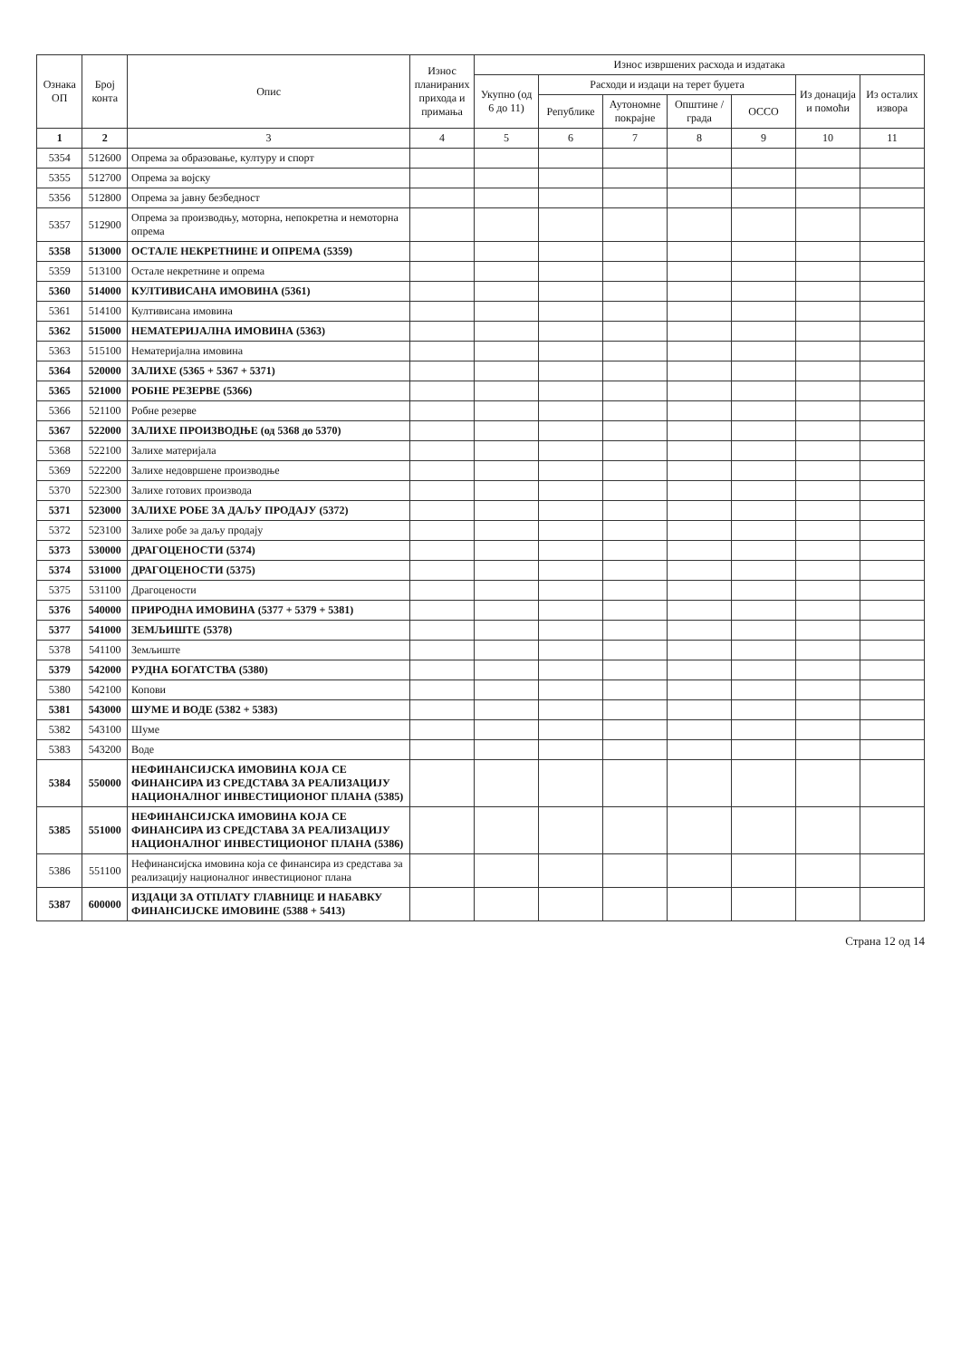| Ознака ОП | Број конта | Опис | Износ планираних прихода и примања | Износ извршених расхода и издатака | | | | | | |
| --- | --- | --- | --- | --- | --- | --- | --- | --- | --- | --- |
| | | | | Укупно (од 6 до 11) | Расходи и издаци на терет буџета | | | | Из донација и помоћи | Из осталих извора |
| | | | | | Републике | Аутономне покрајне | Општине / града | ОССО | | |
| 1 | 2 | 3 | 4 | 5 | 6 | 7 | 8 | 9 | 10 | 11 |
| 5354 | 512600 | Опрема за образовање, културу и спорт | | | | | | | | |
| 5355 | 512700 | Опрема за војску | | | | | | | | |
| 5356 | 512800 | Опрема за јавну безбедност | | | | | | | | |
| 5357 | 512900 | Опрема за производњу, моторна, непокретна и немоторна опрема | | | | | | | | |
| 5358 | 513000 | ОСТАЛЕ НЕКРЕТНИНЕ И ОПРЕМА (5359) | | | | | | | | |
| 5359 | 513100 | Остале некретнине и опрема | | | | | | | | |
| 5360 | 514000 | КУЛТИВИСАНА ИМОВИНА (5361) | | | | | | | | |
| 5361 | 514100 | Култивисана имовина | | | | | | | | |
| 5362 | 515000 | НЕМАТЕРИЈАЛНА ИМОВИНА (5363) | | | | | | | | |
| 5363 | 515100 | Нематеријална имовина | | | | | | | | |
| 5364 | 520000 | ЗАЛИХЕ (5365 + 5367 + 5371) | | | | | | | | |
| 5365 | 521000 | РОБНЕ РЕЗЕРВЕ (5366) | | | | | | | | |
| 5366 | 521100 | Робне резерве | | | | | | | | |
| 5367 | 522000 | ЗАЛИХЕ ПРОИЗВОДЊЕ (од 5368 до 5370) | | | | | | | | |
| 5368 | 522100 | Залихе материјала | | | | | | | | |
| 5369 | 522200 | Залихе недовршене производње | | | | | | | | |
| 5370 | 522300 | Залихе готових производа | | | | | | | | |
| 5371 | 523000 | ЗАЛИХЕ РОБЕ ЗА ДАЉУ ПРОДАЈУ (5372) | | | | | | | | |
| 5372 | 523100 | Залихе робе за даљу продају | | | | | | | | |
| 5373 | 530000 | ДРАГОЦЕНОСТИ (5374) | | | | | | | | |
| 5374 | 531000 | ДРАГОЦЕНОСТИ (5375) | | | | | | | | |
| 5375 | 531100 | Драгоцености | | | | | | | | |
| 5376 | 540000 | ПРИРОДНА ИМОВИНА (5377 + 5379 + 5381) | | | | | | | | |
| 5377 | 541000 | ЗЕМЉИШТЕ (5378) | | | | | | | | |
| 5378 | 541100 | Земљиште | | | | | | | | |
| 5379 | 542000 | РУДНА БОГАТСТВА (5380) | | | | | | | | |
| 5380 | 542100 | Копови | | | | | | | | |
| 5381 | 543000 | ШУМЕ И ВОДЕ (5382 + 5383) | | | | | | | | |
| 5382 | 543100 | Шуме | | | | | | | | |
| 5383 | 543200 | Воде | | | | | | | | |
| 5384 | 550000 | НЕФИНАНСИЈСКА ИМОВИНА КОЈА СЕ ФИНАНСИРА ИЗ СРЕДСТАВА ЗА РЕАЛИЗАЦИЈУ НАЦИОНАЛНОГ ИНВЕСТИЦИОНОГ ПЛАНА (5385) | | | | | | | | |
| 5385 | 551000 | НЕФИНАНСИЈСКА ИМОВИНА КОЈА СЕ ФИНАНСИРА ИЗ СРЕДСТАВА ЗА РЕАЛИЗАЦИЈУ НАЦИОНАЛНОГ ИНВЕСТИЦИОНОГ ПЛАНА (5386) | | | | | | | | |
| 5386 | 551100 | Нефинансијска имовина која се финансира из средстава за реализацију националног инвестиционог плана | | | | | | | | |
| 5387 | 600000 | ИЗДАЦИ ЗА ОТПЛАТУ ГЛАВНИЦЕ И НАБАВКУ ФИНАНСИЈСКЕ ИМОВИНЕ (5388 + 5413) | | | | | | | | |
Страна 12 од 14